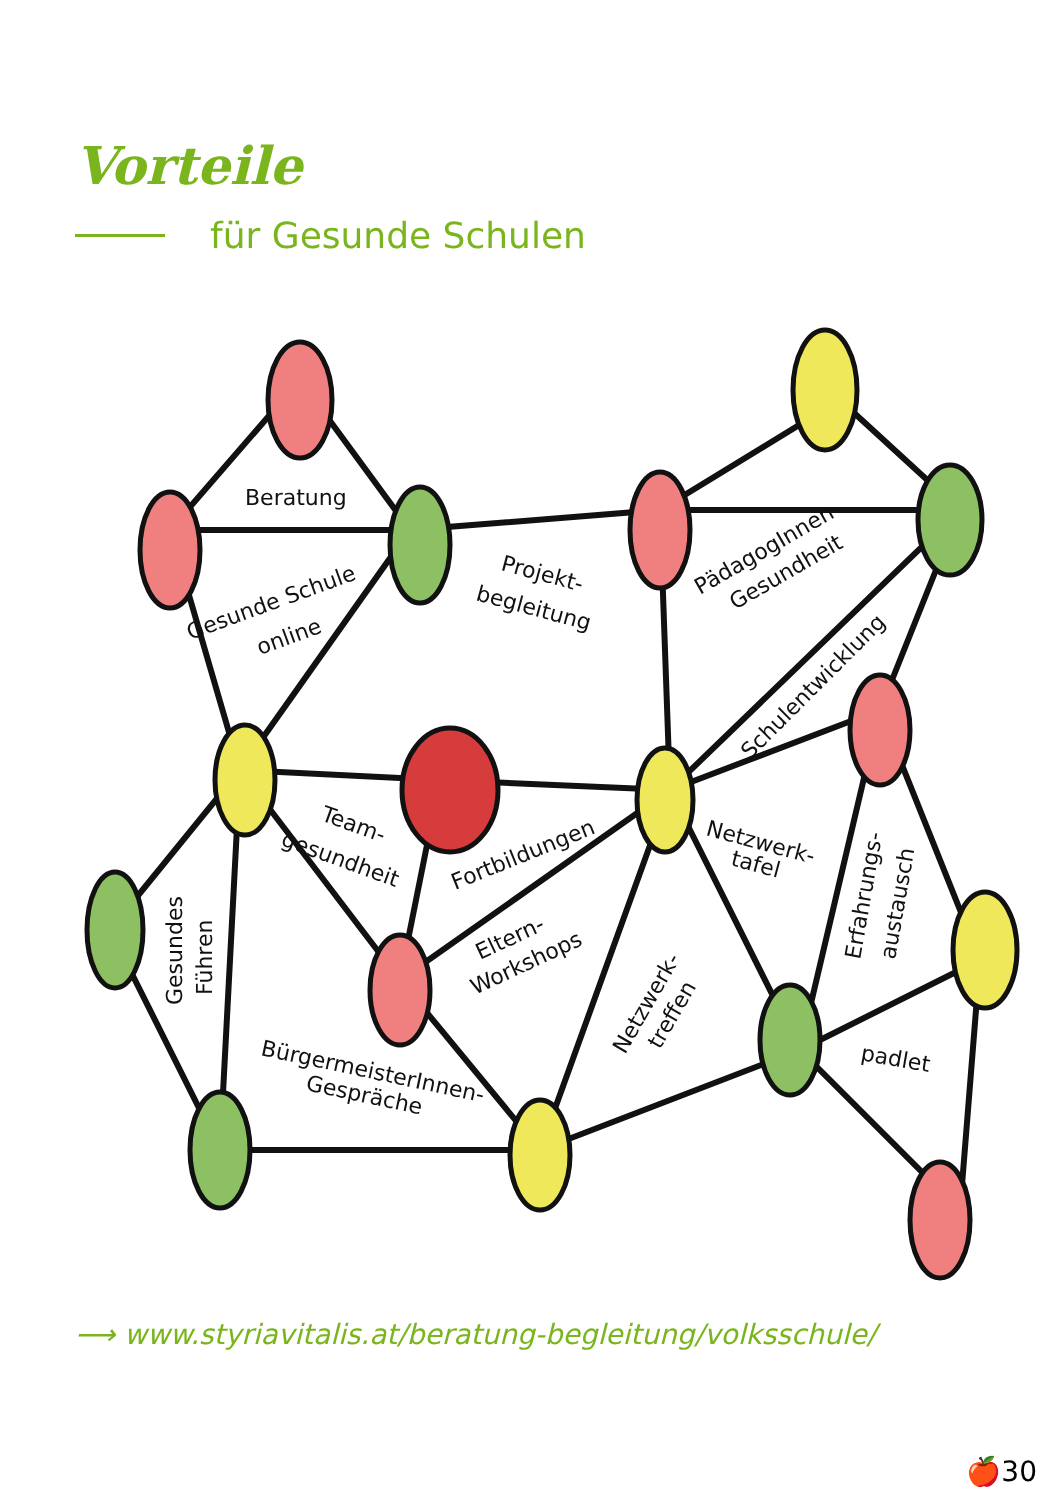Vorteile
für Gesunde Schulen
Beratung
Gesunde Schule
online
Projekt-
begleitung
PädagogInnen-
Gesundheit
Schulentwicklung
Team-
gesundheit
Fortbildungen
Netzwerk-
tafel
Eltern-
Workshops
Gesundes
Führen
Netzwerk-
treffen
Erfahrungs-
austausch
BürgermeisterInnen-
Gespräche
padlet
⟶ www.styriavitalis.at/beratung-begleitung/volksschule/
🍎30